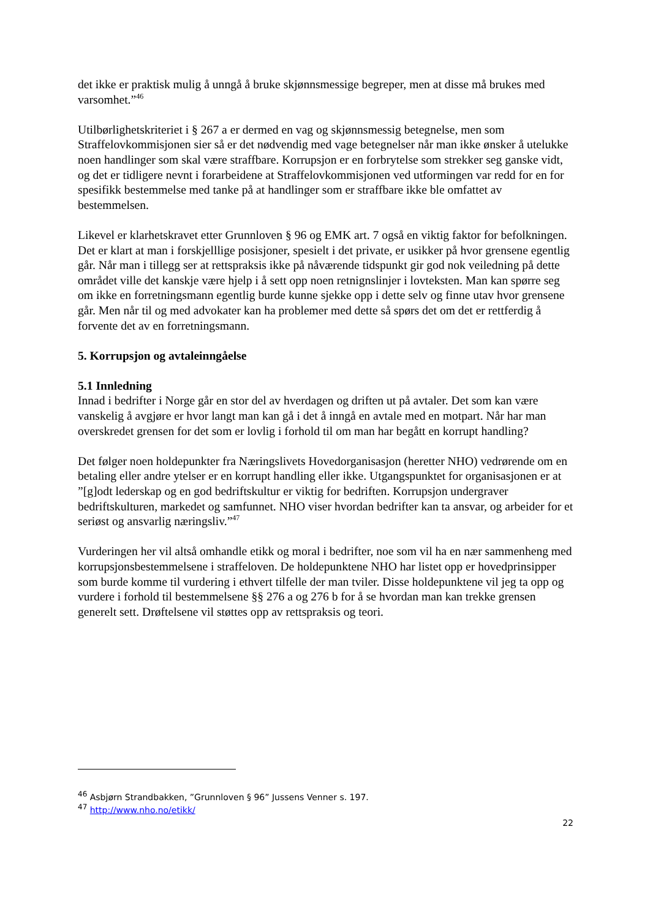det ikke er praktisk mulig å unngå å bruke skjønnsmessige begreper, men at disse må brukes med varsomhet.”<sup>46</sup>
Utilbørlighetskriteriet i § 267 a er dermed en vag og skjønnsmessig betegnelse, men som Straffelovkommisjonen sier så er det nødvendig med vage betegnelser når man ikke ønsker å utelukke noen handlinger som skal være straffbare. Korrupsjon er en forbrytelse som strekker seg ganske vidt, og det er tidligere nevnt i forarbeidene at Straffelovkommisjonen ved utformingen var redd for en for spesifikk bestemmelse med tanke på at handlinger som er straffbare ikke ble omfattet av bestemmelsen.
Likevel er klarhetskravet etter Grunnloven § 96 og EMK art. 7 også en viktig faktor for befolkningen. Det er klart at man i forskjelllige posisjoner, spesielt i det private, er usikker på hvor grensene egentlig går. Når man i tillegg ser at rettspraksis ikke på nåværende tidspunkt gir god nok veiledning på dette området ville det kanskje være hjelp i å sett opp noen retnignslinjer i lovteksten. Man kan spørre seg om ikke en forretningsmann egentlig burde kunne sjekke opp i dette selv og finne utav hvor grensene går. Men når til og med advokater kan ha problemer med dette så spørs det om det er rettferdig å forvente det av en forretningsmann.
5. Korrupsjon og avtaleinngåelse
5.1 Innledning
Innad i bedrifter i Norge går en stor del av hverdagen og driften ut på avtaler. Det som kan være vanskelig å avgjøre er hvor langt man kan gå i det å inngå en avtale med en motpart. Når har man overskredet grensen for det som er lovlig i forhold til om man har begått en korrupt handling?
Det følger noen holdepunkter fra Næringslivets Hovedorganisasjon (heretter NHO) vedrørende om en betaling eller andre ytelser er en korrupt handling eller ikke. Utgangspunktet for organisasjonen er at ”[g]odt lederskap og en god bedriftskultur er viktig for bedriften. Korrupsjon undergraver bedriftskulturen, markedet og samfunnet. NHO viser hvordan bedrifter kan ta ansvar, og arbeider for et seriøst og ansvarlig næringsliv.”<sup>47</sup>
Vurderingen her vil altså omhandle etikk og moral i bedrifter, noe som vil ha en nær sammenheng med korrupsjonsbestemmelsene i straffeloven. De holdepunktene NHO har listet opp er hovedprinsipper som burde komme til vurdering i ethvert tilfelle der man tviler. Disse holdepunktene vil jeg ta opp og vurdere i forhold til bestemmelsene §§ 276 a og 276 b for å se hvordan man kan trekke grensen generelt sett. Drøftelsene vil støttes opp av rettspraksis og teori.
<sup>46</sup> Asbjørn Strandbakken, ”Grunnloven § 96” Jussens Venner s. 197.
<sup>47</sup> http://www.nho.no/etikk/
22